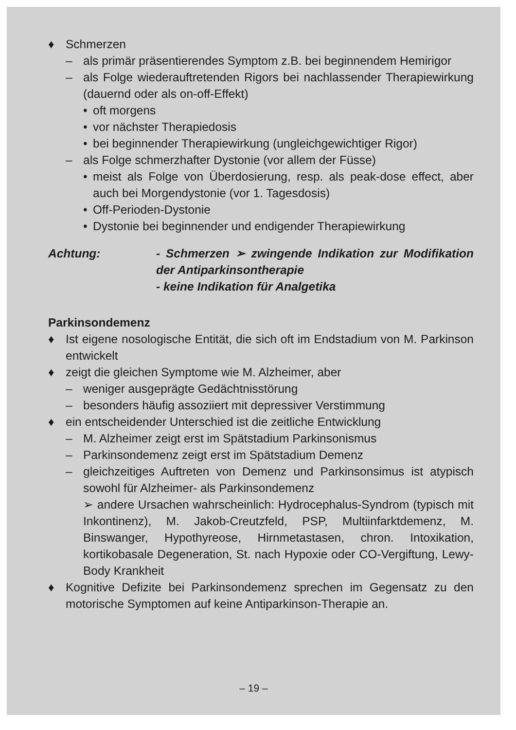♦ Schmerzen
– als primär präsentierendes Symptom z.B. bei beginnendem Hemirigor
– als Folge wiederauftretenden Rigors bei nachlassender Therapiewirkung (dauernd oder als on-off-Effekt)
• oft morgens
• vor nächster Therapiedosis
• bei beginnender Therapiewirkung (ungleichgewichtiger Rigor)
– als Folge schmerzhafter Dystonie (vor allem der Füsse)
• meist als Folge von Überdosierung, resp. als peak-dose effect, aber auch bei Morgendystonie (vor 1. Tagesdosis)
• Off-Perioden-Dystonie
• Dystonie bei beginnender und endigender Therapiewirkung
Achtung: - Schmerzen ➢ zwingende Indikation zur Modifikation der Antiparkinsontherapie
- keine Indikation für Analgetika
Parkinsondemenz
♦ Ist eigene nosologische Entität, die sich oft im Endstadium von M. Parkinson entwickelt
♦ zeigt die gleichen Symptome wie M. Alzheimer, aber
– weniger ausgeprägte Gedächtnisstörung
– besonders häufig assoziiert mit depressiver Verstimmung
♦ ein entscheidender Unterschied ist die zeitliche Entwicklung
– M. Alzheimer zeigt erst im Spätstadium Parkinsonismus
– Parkinsondemenz zeigt erst im Spätstadium Demenz
– gleichzeitiges Auftreten von Demenz und Parkinsonsimus ist atypisch sowohl für Alzheimer- als Parkinsondemenz
➢ andere Ursachen wahrscheinlich: Hydrocephalus-Syndrom (typisch mit Inkontinenz), M. Jakob-Creutzfeld, PSP, Multiinfarktdemenz, M. Binswanger, Hypothyreose, Hirnmetastasen, chron. Intoxikation, kortikobasale Degeneration, St. nach Hypoxie oder CO-Vergiftung, Lewy-Body Krankheit
♦ Kognitive Defizite bei Parkinsondemenz sprechen im Gegensatz zu den motorische Symptomen auf keine Antiparkinson-Therapie an.
– 19 –